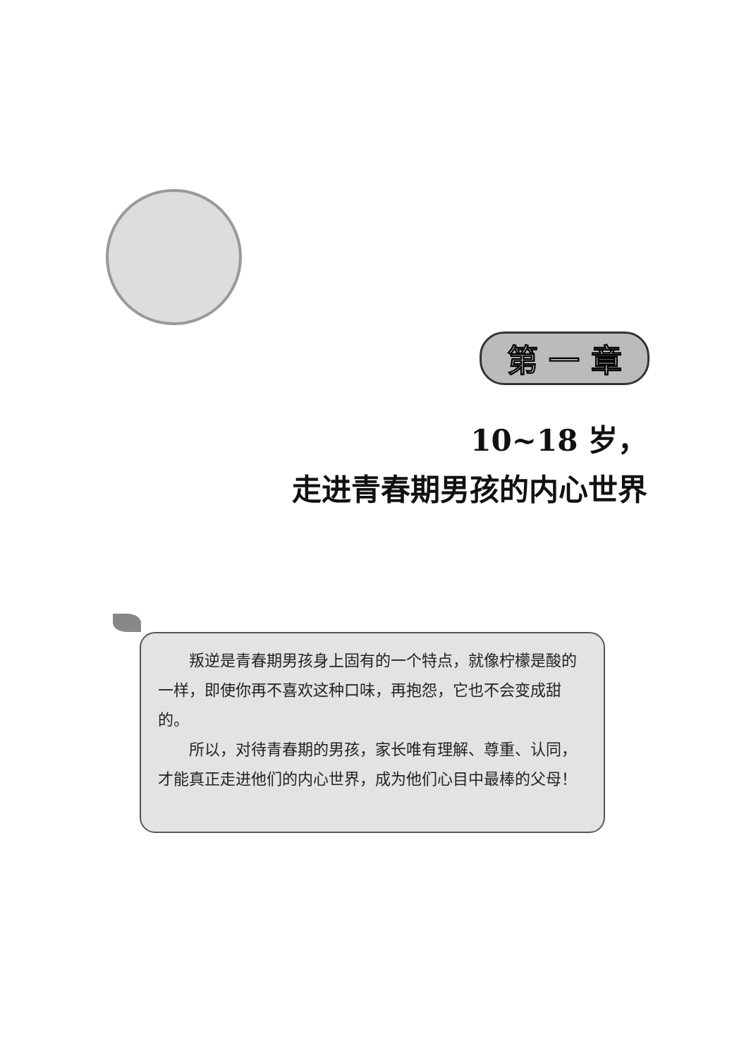第 一 章
10~18 岁，
走进青春期男孩的内心世界
叛逆是青春期男孩身上固有的一个特点，就像柠檬是酸的一样，即使你再不喜欢这种口味，再抱怨，它也不会变成甜的。
所以，对待青春期的男孩，家长唯有理解、尊重、认同，才能真正走进他们的内心世界，成为他们心目中最棒的父母！